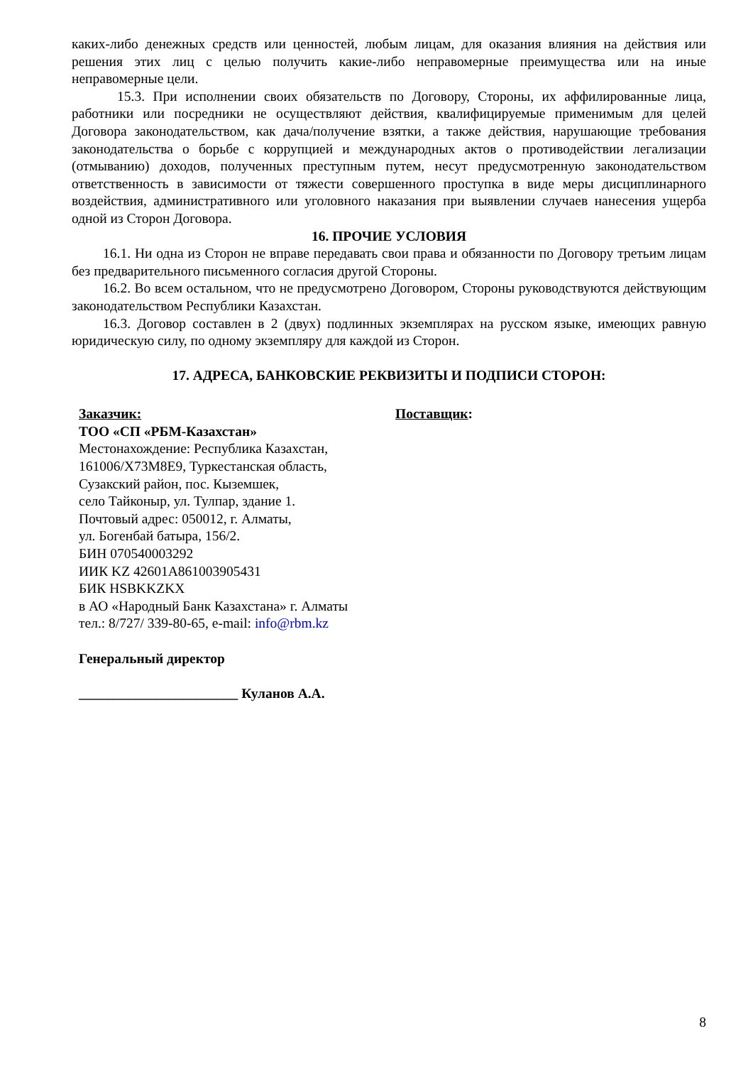каких-либо денежных средств или ценностей, любым лицам, для оказания влияния на действия или решения этих лиц с целью получить какие-либо неправомерные преимущества или на иные неправомерные цели.
15.3. При исполнении своих обязательств по Договору, Стороны, их аффилированные лица, работники или посредники не осуществляют действия, квалифицируемые применимым для целей Договора законодательством, как дача/получение взятки, а также действия, нарушающие требования законодательства о борьбе с коррупцией и международных актов о противодействии легализации (отмыванию) доходов, полученных преступным путем, несут предусмотренную законодательством ответственность в зависимости от тяжести совершенного проступка в виде меры дисциплинарного воздействия, административного или уголовного наказания при выявлении случаев нанесения ущерба одной из Сторон Договора.
16. ПРОЧИЕ УСЛОВИЯ
16.1. Ни одна из Сторон не вправе передавать свои права и обязанности по Договору третьим лицам без предварительного письменного согласия другой Стороны.
16.2. Во всем остальном, что не предусмотрено Договором, Стороны руководствуются действующим законодательством Республики Казахстан.
16.3. Договор составлен в 2 (двух) подлинных экземплярах на русском языке, имеющих равную юридическую силу, по одному экземпляру для каждой из Сторон.
17. АДРЕСА, БАНКОВСКИЕ РЕКВИЗИТЫ И ПОДПИСИ СТОРОН:
Заказчик:
ТОО «СП «РБМ-Казахстан»
Местонахождение: Республика Казахстан,
161006/X73M8E9, Туркестанская область,
Сузакский район, пос. Кыземшек,
село Тайконыр, ул. Тулпар, здание 1.
Почтовый адрес: 050012, г. Алматы,
ул. Богенбай батыра, 156/2.
БИН 070540003292
ИИК KZ 42601A861003905431
БИК HSBKKZKX
в АО «Народный Банк Казахстана» г. Алматы
тел.: 8/727/ 339-80-65, e-mail: info@rbm.kz
Генеральный директор
_______________________ Куланов А.А.
Поставщик:
8